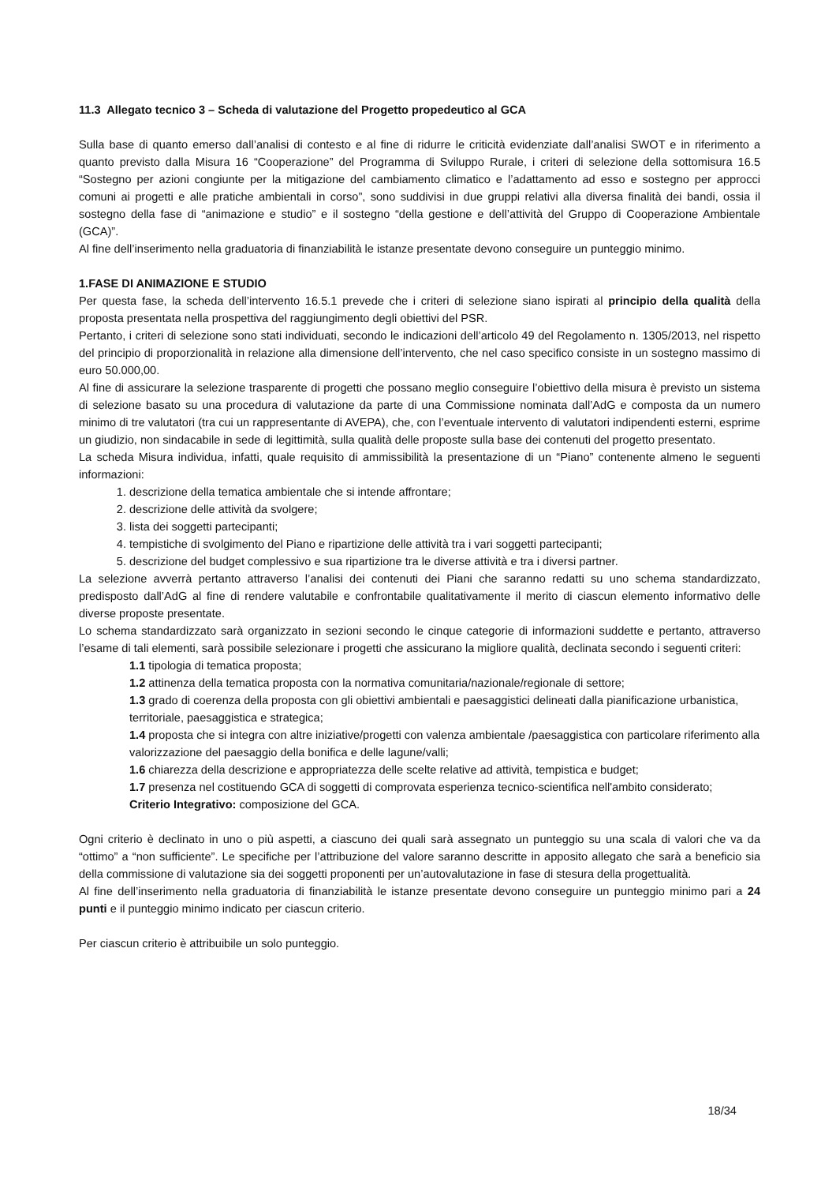11.3 Allegato tecnico 3 – Scheda di valutazione del Progetto propedeutico al GCA
Sulla base di quanto emerso dall’analisi di contesto e al fine di ridurre le criticità evidenziate dall’analisi SWOT e in riferimento a quanto previsto dalla Misura 16 “Cooperazione” del Programma di Sviluppo Rurale, i criteri di selezione della sottomisura 16.5 “Sostegno per azioni congiunte per la mitigazione del cambiamento climatico e l’adattamento ad esso e sostegno per approcci comuni ai progetti e alle pratiche ambientali in corso”, sono suddivisi in due gruppi relativi alla diversa finalità dei bandi, ossia il sostegno della fase di “animazione e studio” e il sostegno “della gestione e dell’attività del Gruppo di Cooperazione Ambientale (GCA)”.
Al fine dell’inserimento nella graduatoria di finanziabilità le istanze presentate devono conseguire un punteggio minimo.
1.FASE DI ANIMAZIONE E STUDIO
Per questa fase, la scheda dell’intervento 16.5.1 prevede che i criteri di selezione siano ispirati al principio della qualità della proposta presentata nella prospettiva del raggiungimento degli obiettivi del PSR.
Pertanto, i criteri di selezione sono stati individuati, secondo le indicazioni dell’articolo 49 del Regolamento n. 1305/2013, nel rispetto del principio di proporzionalità in relazione alla dimensione dell’intervento, che nel caso specifico consiste in un sostegno massimo di euro 50.000,00.
Al fine di assicurare la selezione trasparente di progetti che possano meglio conseguire l’obiettivo della misura è previsto un sistema di selezione basato su una procedura di valutazione da parte di una Commissione nominata dall’AdG e composta da un numero minimo di tre valutatori (tra cui un rappresentante di AVEPA), che, con l’eventuale intervento di valutatori indipendenti esterni, esprime un giudizio, non sindacabile in sede di legittimità, sulla qualità delle proposte sulla base dei contenuti del progetto presentato.
La scheda Misura individua, infatti, quale requisito di ammissibilità la presentazione di un “Piano” contenente almeno le seguenti informazioni:
1. descrizione della tematica ambientale che si intende affrontare;
2. descrizione delle attività da svolgere;
3. lista dei soggetti partecipanti;
4. tempistiche di svolgimento del Piano e ripartizione delle attività tra i vari soggetti partecipanti;
5. descrizione del budget complessivo e sua ripartizione tra le diverse attività e tra i diversi partner.
La selezione avverrà pertanto attraverso l’analisi dei contenuti dei Piani che saranno redatti su uno schema standardizzato, predisposto dall’AdG al fine di rendere valutabile e confrontabile qualitativamente il merito di ciascun elemento informativo delle diverse proposte presentate.
Lo schema standardizzato sarà organizzato in sezioni secondo le cinque categorie di informazioni suddette e pertanto, attraverso l’esame di tali elementi, sarà possibile selezionare i progetti che assicurano la migliore qualità, declinata secondo i seguenti criteri:
1.1 tipologia di tematica proposta;
1.2 attinenza della tematica proposta con la normativa comunitaria/nazionale/regionale di settore;
1.3 grado di coerenza della proposta con gli obiettivi ambientali e paesaggistici delineati dalla pianificazione urbanistica, territoriale, paesaggistica e strategica;
1.4 proposta che si integra con altre iniziative/progetti con valenza ambientale /paesaggistica con particolare riferimento alla valorizzazione del paesaggio della bonifica e delle lagune/valli;
1.6 chiarezza della descrizione e appropriatezza delle scelte relative ad attività, tempistica e budget;
1.7 presenza nel costituendo GCA di soggetti di comprovata esperienza tecnico-scientifica nell'ambito considerato;
Criterio Integrativo: composizione del GCA.
Ogni criterio è declinato in uno o più aspetti, a ciascuno dei quali sarà assegnato un punteggio su una scala di valori che va da “ottimo” a “non sufficiente”. Le specifiche per l’attribuzione del valore saranno descritte in apposito allegato che sarà a beneficio sia della commissione di valutazione sia dei soggetti proponenti per un’autovalutazione in fase di stesura della progettualità.
Al fine dell’inserimento nella graduatoria di finanziabilità le istanze presentate devono conseguire un punteggio minimo pari a 24 punti e il punteggio minimo indicato per ciascun criterio.
Per ciascun criterio è attribuibile un solo punteggio.
18/34